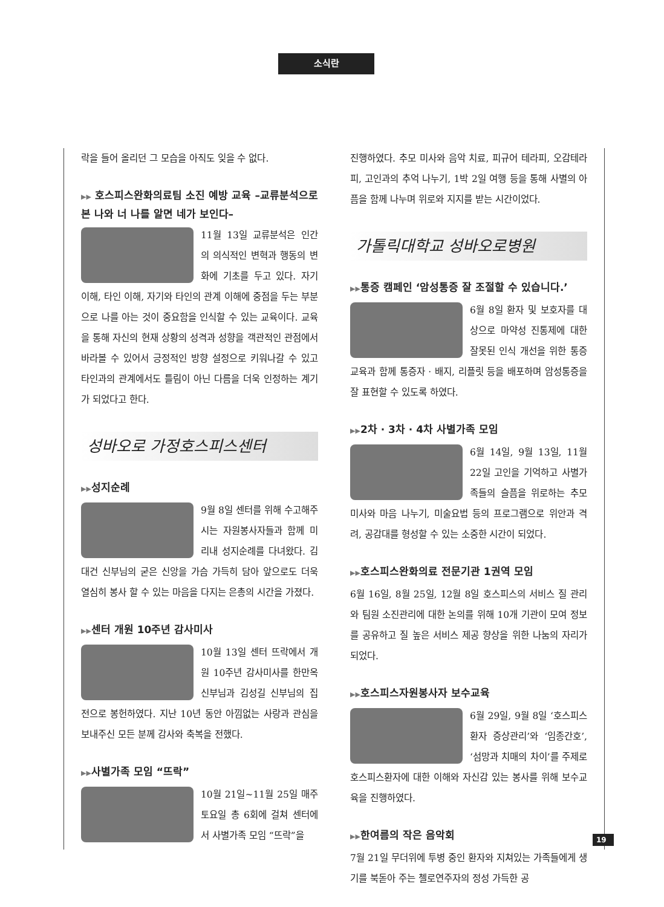소식란
락을 들어 올리던 그 모습을 아직도 잊을 수 없다.
▶▶ 호스피스완화의료팀 소진 예방 교육 –교류분석으로 본 나와 너 나를 알면 네가 보인다–
11월 13일 교류분석은 인간의 의식적인 변혁과 행동의 변화에 기초를 두고 있다. 자기 이해, 타인 이해, 자기와 타인의 관계 이해에 중점을 두는 부분으로 나를 아는 것이 중요함을 인식할 수 있는 교육이다. 교육을 통해 자신의 현재 상황의 성격과 성향을 객관적인 관점에서 바라볼 수 있어서 긍정적인 방향 설정으로 키워나갈 수 있고 타인과의 관계에서도 틀림이 아닌 다름을 더욱 인정하는 계기가 되었다고 한다.
성바오로 가정호스피스센터
▶▶성지순례
9월 8일 센터를 위해 수고해주시는 자원봉사자들과 함께 미리내 성지순례를 다녀왔다. 김대건 신부님의 굳은 신앙을 가슴 가득히 담아 앞으로도 더욱 열심히 봉사 할 수 있는 마음을 다지는 은총의 시간을 가졌다.
▶▶센터 개원 10주년 감사미사
10월 13일 센터 뜨락에서 개원 10주년 감사미사를 한만옥 신부님과 김성길 신부님의 집전으로 봉헌하였다. 지난 10년 동안 아낌없는 사랑과 관심을 보내주신 모든 분께 감사와 축복을 전했다.
▶▶사별가족 모임 “뜨락”
10월 21일~11월 25일 매주 토요일 총 6회에 걸쳐 센터에서 사별가족 모임 “뜨락”을
진행하였다. 추모 미사와 음악 치료, 피규어 테라피, 오감테라피, 고인과의 추억 나누기, 1박 2일 여행 등을 통해 사별의 아픔을 함께 나누며 위로와 지지를 받는 시간이었다.
가톨릭대학교 성바오로병원
▶▶통증 캠페인 ‘암성통증 잘 조절할 수 있습니다.’
6월 8일 환자 및 보호자를 대상으로 마약성 진통제에 대한 잘못된 인식 개선을 위한 통증 교육과 함께 통증자 · 배지, 리플릿 등을 배포하며 암성통증을 잘 표현할 수 있도록 하였다.
▶▶2차 · 3차 · 4차 사별가족 모임
6월 14일, 9월 13일, 11월 22일 고인을 기억하고 사별가족들의 슬픔을 위로하는 추모미사와 마음 나누기, 미술요법 등의 프로그램으로 위안과 격려, 공감대를 형성할 수 있는 소중한 시간이 되었다.
▶▶호스피스완화의료 전문기관 1권역 모임
6월 16일, 8월 25일, 12월 8일 호스피스의 서비스 질 관리와 팀원 소진관리에 대한 논의를 위해 10개 기관이 모여 정보를 공유하고 질 높은 서비스 제공 향상을 위한 나눔의 자리가 되었다.
▶▶호스피스자원봉사자 보수교육
6월 29일, 9월 8일 ‘호스피스환자 증상관리’와 ‘임종간호’, ‘섬망과 치매의 차이’를 주제로 호스피스환자에 대한 이해와 자신감 있는 봉사를 위해 보수교육을 진행하였다.
▶▶한여름의 작은 음악회
7월 21일 무더위에 투병 중인 환자와 지쳐있는 가족들에게 생기를 북돋아 주는 첼로연주자의 정성 가득한 공
19